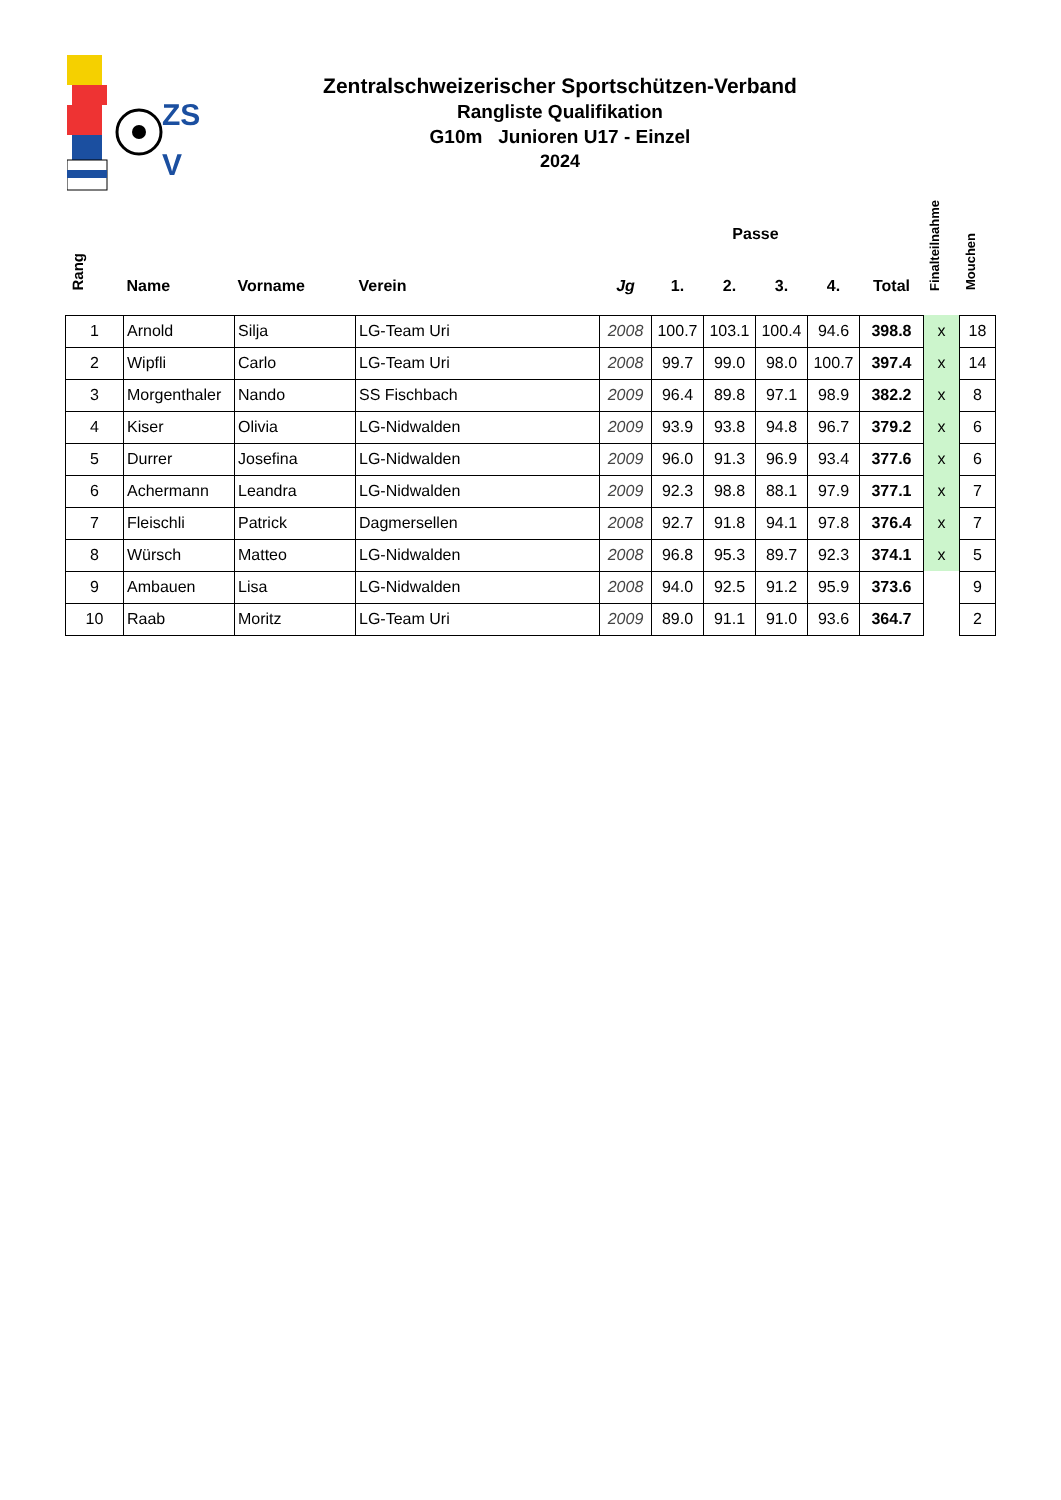ZS
V
Zentralschweizerischer Sportschützen-Verband
Rangliste Qualifikation
G10m Junioren U17 - Einzel
2024
| Rang | Name | Vorname | Verein | Jg | Passe | | | | Total | Finalteilnahme | Mouchen |
| --- | --- | --- | --- | --- | --- | --- | --- | --- | --- | --- | --- |
| | | | | | 1. | 2. | 3. | 4. | | | |
| 1 | Arnold | Silja | LG-Team Uri | 2008 | 100.7 | 103.1 | 100.4 | 94.6 | 398.8 | x | 18 |
| 2 | Wipfli | Carlo | LG-Team Uri | 2008 | 99.7 | 99.0 | 98.0 | 100.7 | 397.4 | x | 14 |
| 3 | Morgenthaler | Nando | SS Fischbach | 2009 | 96.4 | 89.8 | 97.1 | 98.9 | 382.2 | x | 8 |
| 4 | Kiser | Olivia | LG-Nidwalden | 2009 | 93.9 | 93.8 | 94.8 | 96.7 | 379.2 | x | 6 |
| 5 | Durrer | Josefina | LG-Nidwalden | 2009 | 96.0 | 91.3 | 96.9 | 93.4 | 377.6 | x | 6 |
| 6 | Achermann | Leandra | LG-Nidwalden | 2009 | 92.3 | 98.8 | 88.1 | 97.9 | 377.1 | x | 7 |
| 7 | Fleischli | Patrick | Dagmersellen | 2008 | 92.7 | 91.8 | 94.1 | 97.8 | 376.4 | x | 7 |
| 8 | Würsch | Matteo | LG-Nidwalden | 2008 | 96.8 | 95.3 | 89.7 | 92.3 | 374.1 | x | 5 |
| 9 | Ambauen | Lisa | LG-Nidwalden | 2008 | 94.0 | 92.5 | 91.2 | 95.9 | 373.6 | | 9 |
| 10 | Raab | Moritz | LG-Team Uri | 2009 | 89.0 | 91.1 | 91.0 | 93.6 | 364.7 | | 2 |